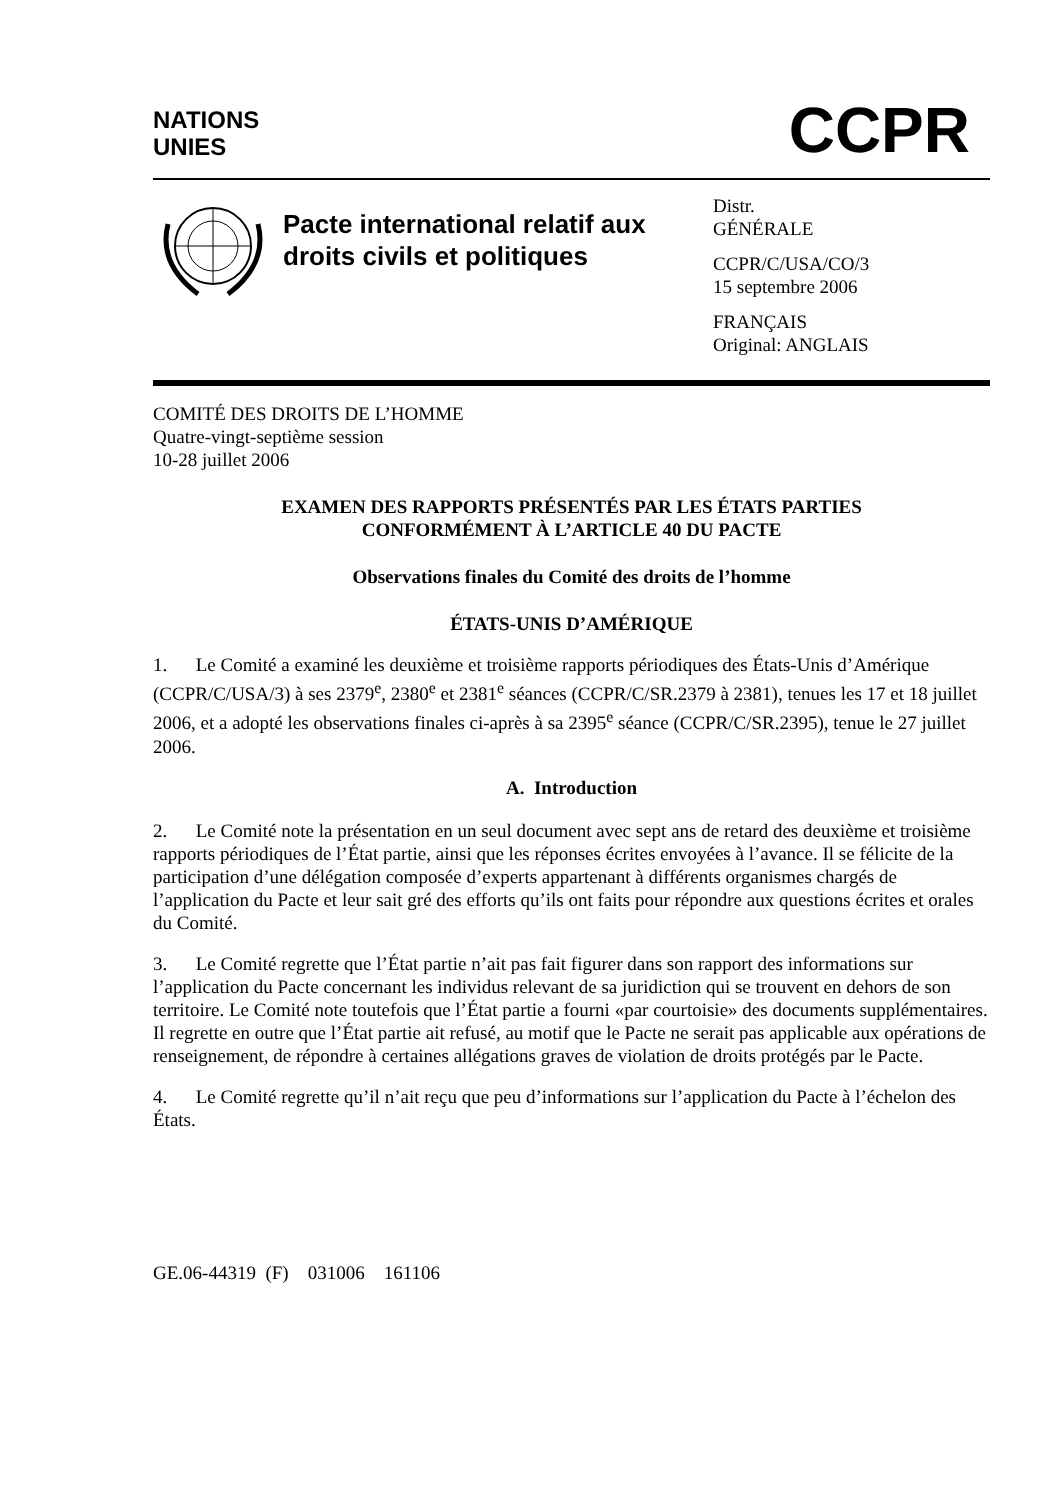NATIONS
UNIES
CCPR
Pacte international relatif aux droits civils et politiques
Distr.
GÉNÉRALE
CCPR/C/USA/CO/3
15 septembre 2006
FRANÇAIS
Original: ANGLAIS
COMITÉ DES DROITS DE L’HOMME
Quatre-vingt-septième session
10-28 juillet 2006
EXAMEN DES RAPPORTS PRÉSENTÉS PAR LES ÉTATS PARTIES
CONFORMÉMENT À L’ARTICLE 40 DU PACTE
Observations finales du Comité des droits de l’homme
ÉTATS-UNIS D’AMÉRIQUE
1. Le Comité a examiné les deuxième et troisième rapports périodiques des États-Unis d’Amérique (CCPR/C/USA/3) à ses 2379<sup>e</sup>, 2380<sup>e</sup> et 2381<sup>e</sup> séances (CCPR/C/SR.2379 à 2381), tenues les 17 et 18 juillet 2006, et a adopté les observations finales ci-après à sa 2395<sup>e</sup> séance (CCPR/C/SR.2395), tenue le 27 juillet 2006.
A. Introduction
2. Le Comité note la présentation en un seul document avec sept ans de retard des deuxième et troisième rapports périodiques de l’État partie, ainsi que les réponses écrites envoyées à l’avance. Il se félicite de la participation d’une délégation composée d’experts appartenant à différents organismes chargés de l’application du Pacte et leur sait gré des efforts qu’ils ont faits pour répondre aux questions écrites et orales du Comité.
3. Le Comité regrette que l’État partie n’ait pas fait figurer dans son rapport des informations sur l’application du Pacte concernant les individus relevant de sa juridiction qui se trouvent en dehors de son territoire. Le Comité note toutefois que l’État partie a fourni «par courtoisie» des documents supplémentaires. Il regrette en outre que l’État partie ait refusé, au motif que le Pacte ne serait pas applicable aux opérations de renseignement, de répondre à certaines allégations graves de violation de droits protégés par le Pacte.
4. Le Comité regrette qu’il n’ait reçu que peu d’informations sur l’application du Pacte à l’échelon des États.
GE.06-44319 (F) 031006 161106